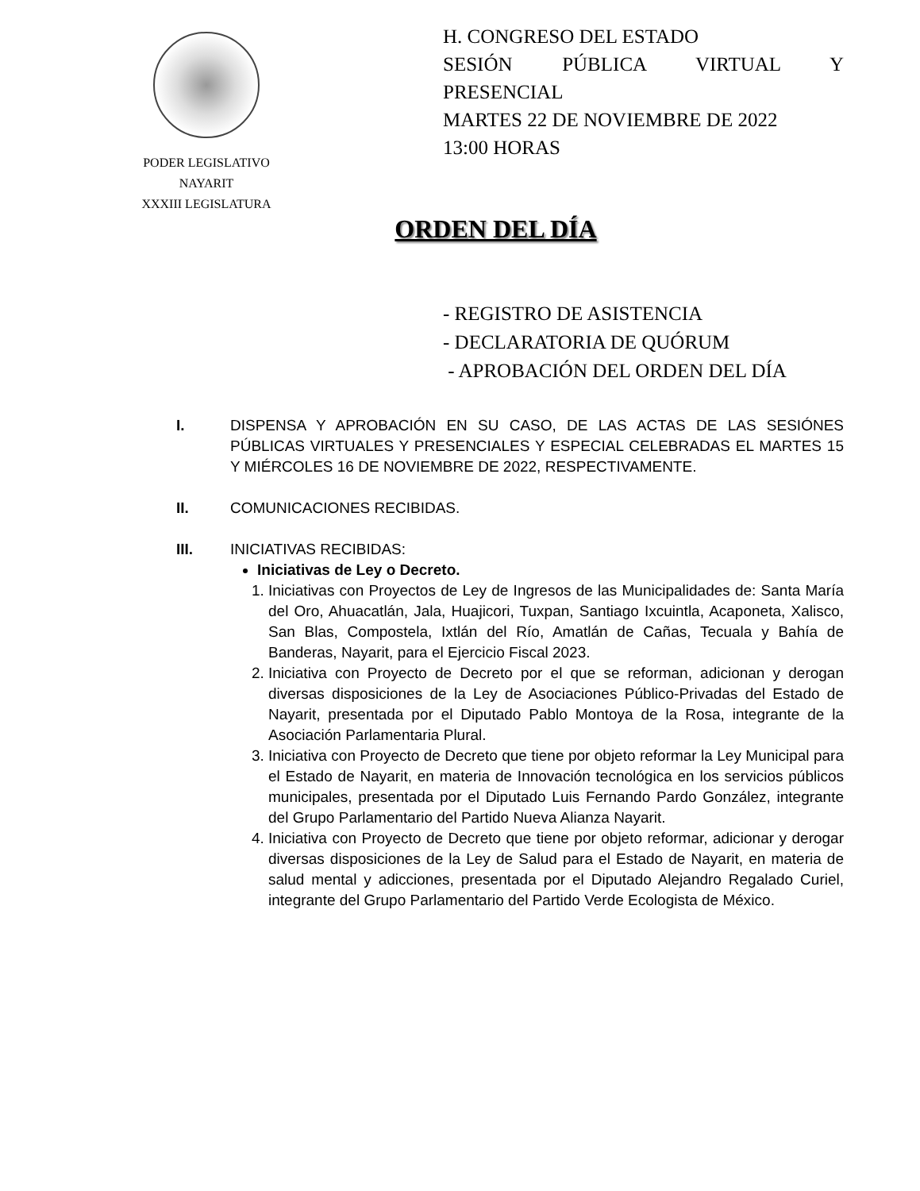PODER LEGISLATIVO
NAYARIT
XXXIII LEGISLATURA
H. CONGRESO DEL ESTADO
SESIÓN PÚBLICA VIRTUAL Y
PRESENCIAL
MARTES 22 DE NOVIEMBRE DE 2022
13:00 HORAS
ORDEN DEL DÍA
- REGISTRO DE ASISTENCIA
- DECLARATORIA DE QUÓRUM
- APROBACIÓN DEL ORDEN DEL DÍA
I. DISPENSA Y APROBACIÓN EN SU CASO, DE LAS ACTAS DE LAS SESIÓNES PÚBLICAS VIRTUALES Y PRESENCIALES Y ESPECIAL CELEBRADAS EL MARTES 15 Y MIÉRCOLES 16 DE NOVIEMBRE DE 2022, RESPECTIVAMENTE.
II. COMUNICACIONES RECIBIDAS.
III. INICIATIVAS RECIBIDAS:
Iniciativas de Ley o Decreto.
1. Iniciativas con Proyectos de Ley de Ingresos de las Municipalidades de: Santa María del Oro, Ahuacatlán, Jala, Huajicori, Tuxpan, Santiago Ixcuintla, Acaponeta, Xalisco, San Blas, Compostela, Ixtlán del Río, Amatlán de Cañas, Tecuala y Bahía de Banderas, Nayarit, para el Ejercicio Fiscal 2023.
2. Iniciativa con Proyecto de Decreto por el que se reforman, adicionan y derogan diversas disposiciones de la Ley de Asociaciones Público-Privadas del Estado de Nayarit, presentada por el Diputado Pablo Montoya de la Rosa, integrante de la Asociación Parlamentaria Plural.
3. Iniciativa con Proyecto de Decreto que tiene por objeto reformar la Ley Municipal para el Estado de Nayarit, en materia de Innovación tecnológica en los servicios públicos municipales, presentada por el Diputado Luis Fernando Pardo González, integrante del Grupo Parlamentario del Partido Nueva Alianza Nayarit.
4. Iniciativa con Proyecto de Decreto que tiene por objeto reformar, adicionar y derogar diversas disposiciones de la Ley de Salud para el Estado de Nayarit, en materia de salud mental y adicciones, presentada por el Diputado Alejandro Regalado Curiel, integrante del Grupo Parlamentario del Partido Verde Ecologista de México.